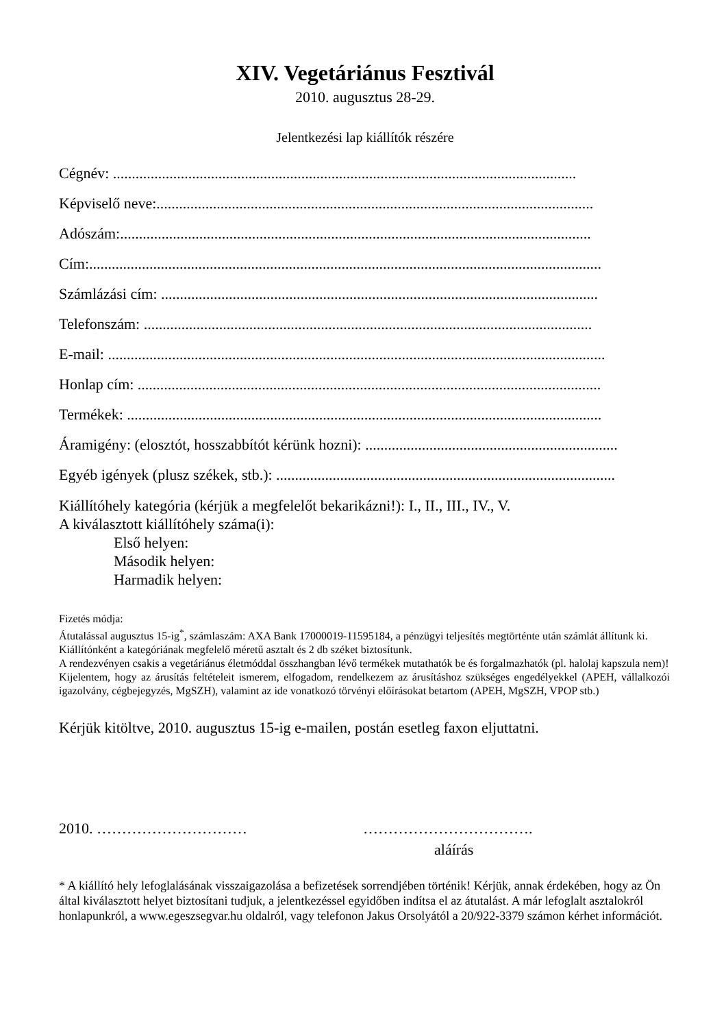XIV. Vegetáriánus Fesztivál
2010. augusztus 28-29.
Jelentkezési lap kiállítók részére
Cégnév: ...........................................................................................................................
Képviselő neve:....................................................................................................................
Adószám:.............................................................................................................................
Cím:........................................................................................................................................
Számlázási cím: ....................................................................................................................
Telefonszám: .......................................................................................................................
E-mail: ....................................................................................................................................
Honlap cím: ...........................................................................................................................
Termékek: ..............................................................................................................................
Áramigény: (elosztót, hosszabbítót kérünk hozni): ...................................................................
Egyéb igények (plusz székek, stb.): ..........................................................................................
Kiállítóhely kategória (kérjük a megfelelőt bekarikázni!): I., II., III., IV., V.
A kiválasztott kiállítóhely száma(i):
Első helyen:
Második helyen:
Harmadik helyen:
Fizetés módja:
Átutalással augusztus 15-ig<sup>*</sup>, számlaszám: AXA Bank 17000019-11595184, a pénzügyi teljesítés megtörténte után számlát állítunk ki.
Kiállítónként a kategóriának megfelelő méretű asztalt és 2 db széket biztosítunk.
A rendezvényen csakis a vegetáriánus életmóddal összhangban lévő termékek mutathatók be és forgalmazhatók (pl. halolaj kapszula nem)!
Kijelentem, hogy az árusítás feltételeit ismerem, elfogadom, rendelkezem az árusításhoz szükséges engedélyekkel (APEH, vállalkozói igazolvány, cégbejegyzés, MgSZH), valamint az ide vonatkozó törvényi előírásokat betartom (APEH, MgSZH, VPOP stb.)
Kérjük kitöltve, 2010. augusztus 15-ig e-mailen, postán esetleg faxon eljuttatni.
2010. ………………………… …………………………….
aláírás
* A kiállító hely lefoglalásának visszaigazolása a befizetések sorrendjében történik! Kérjük, annak érdekében, hogy az Ön által kiválasztott helyet biztosítani tudjuk, a jelentkezéssel egyidőben indítsa el az átutalást. A már lefoglalt asztalokról honlapunkról, a www.egeszsegvar.hu oldalról, vagy telefonon Jakus Orsolyától a 20/922-3379 számon kérhet információt.